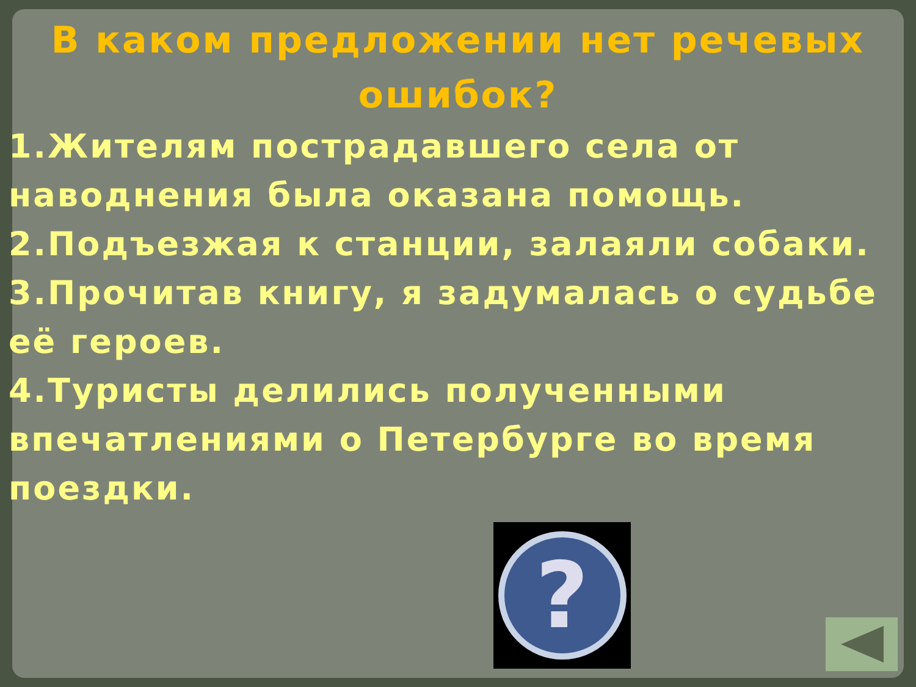В каком предложении нет речевых ошибок?
1.Жителям пострадавшего села от наводнения была оказана помощь.
2.Подъезжая к станции, залаяли собаки.
3.Прочитав книгу, я задумалась о судьбе её героев.
4.Туристы делились полученными впечатлениями о Петербурге во время поездки.
?